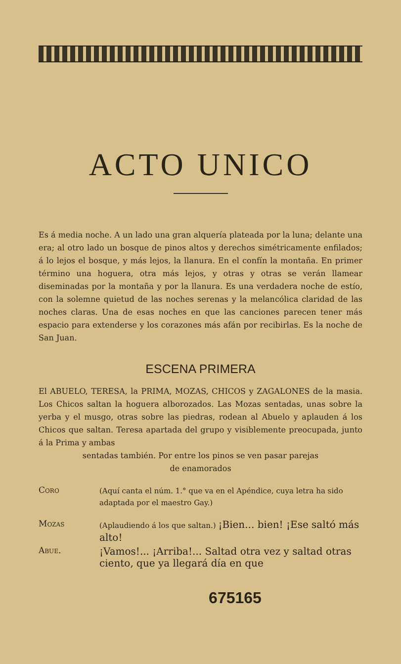ACTO UNICO
Es á media noche. A un lado una gran alquería plateada por la luna; delante una era; al otro lado un bosque de pinos altos y derechos simétricamente enfilados; á lo lejos el bosque, y más lejos, la llanura. En el confín la montaña. En primer término una hoguera, otra más lejos, y otras y otras se verán llamear diseminadas por la montaña y por la llanura. Es una verdadera noche de estío, con la solemne quietud de las noches serenas y la melancólica claridad de las noches claras. Una de esas noches en que las canciones parecen tener más espacio para extenderse y los corazones más afán por recibirlas. Es la noche de San Juan.
ESCENA PRIMERA
El ABUELO, TERESA, la PRIMA, MOZAS, CHICOS y ZAGALONES de la masia. Los Chicos saltan la hoguera alborozados. Las Mozas sentadas, unas sobre la yerba y el musgo, otras sobre las piedras, rodean al Abuelo y aplauden á los Chicos que saltan. Teresa apartada del grupo y visiblemente preocupada, junto á la Prima y ambas
sentadas también. Por entre los pinos se ven pasar parejas
de enamorados
Coro
(Aquí canta el núm. 1.° que va en el Apéndice, cuya letra ha sido adaptada por el maestro Gay.)
Mozas
(Aplaudiendo á los que saltan.) ¡Bien... bien! ¡Ese saltó más alto!
Abue.
¡Vamos!... ¡Arriba!... Saltad otra vez y saltad otras ciento, que ya llegará día en que
675165